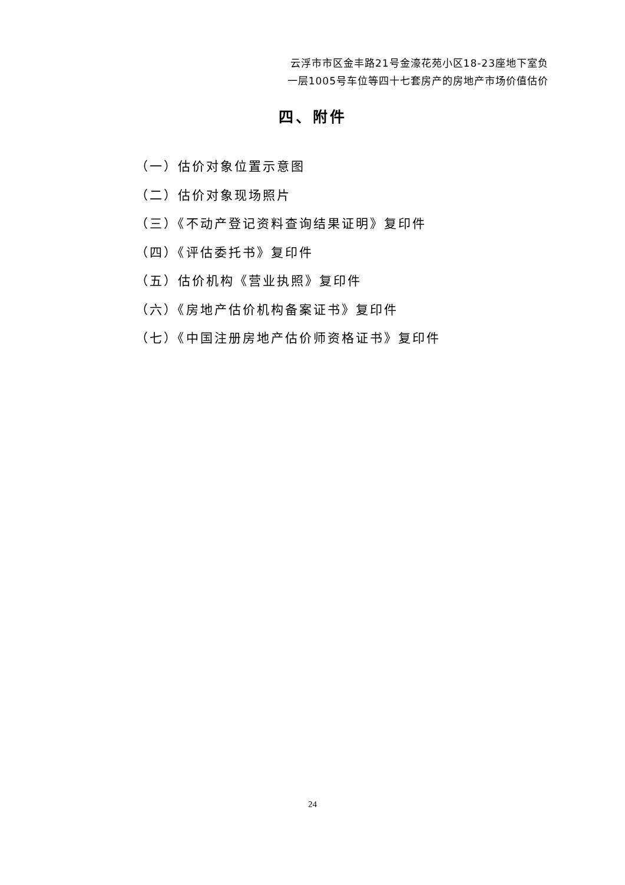云浮市市区金丰路21号金濠花苑小区18-23座地下室负
一层1005号车位等四十七套房产的房地产市场价值估价
四、附件
（一）估价对象位置示意图
（二）估价对象现场照片
（三）《不动产登记资料查询结果证明》复印件
（四）《评估委托书》复印件
（五）估价机构《营业执照》复印件
（六）《房地产估价机构备案证书》复印件
（七）《中国注册房地产估价师资格证书》复印件
24